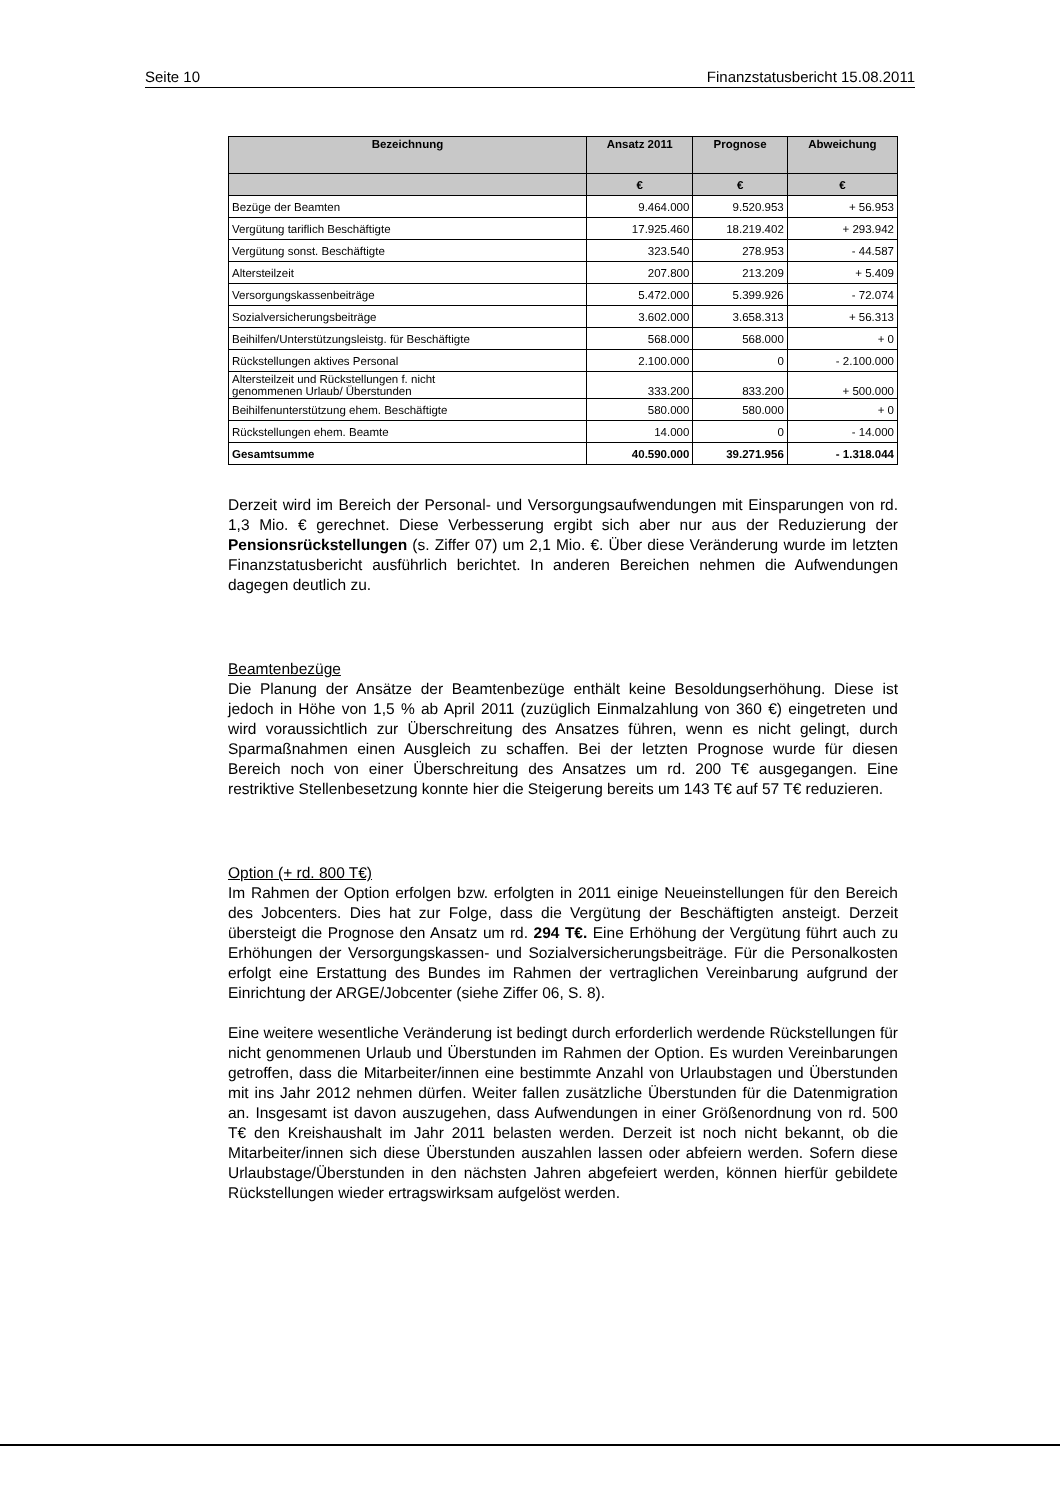Seite 10 Finanzstatusbericht 15.08.2011
| Bezeichnung | Ansatz 2011 | Prognose | Abweichung |
| --- | --- | --- | --- |
| | € | € | € |
| Bezüge der Beamten | 9.464.000 | 9.520.953 | + 56.953 |
| Vergütung tariflich Beschäftigte | 17.925.460 | 18.219.402 | + 293.942 |
| Vergütung sonst. Beschäftigte | 323.540 | 278.953 | - 44.587 |
| Altersteilzeit | 207.800 | 213.209 | + 5.409 |
| Versorgungskassenbeiträge | 5.472.000 | 5.399.926 | - 72.074 |
| Sozialversicherungsbeiträge | 3.602.000 | 3.658.313 | + 56.313 |
| Beihilfen/Unterstützungsleistg. für Beschäftigte | 568.000 | 568.000 | + 0 |
| Rückstellungen aktives Personal | 2.100.000 | 0 | - 2.100.000 |
| Altersteilzeit und Rückstellungen f. nicht genommenen Urlaub/ Überstunden | 333.200 | 833.200 | + 500.000 |
| Beihilfenunterstützung ehem. Beschäftigte | 580.000 | 580.000 | + 0 |
| Rückstellungen ehem. Beamte | 14.000 | 0 | - 14.000 |
| Gesamtsumme | 40.590.000 | 39.271.956 | - 1.318.044 |
Derzeit wird im Bereich der Personal- und Versorgungsaufwendungen mit Einsparungen von rd. 1,3 Mio. € gerechnet. Diese Verbesserung ergibt sich aber nur aus der Reduzierung der Pensionsrückstellungen (s. Ziffer 07) um 2,1 Mio. €. Über diese Veränderung wurde im letzten Finanzstatusbericht ausführlich berichtet. In anderen Bereichen nehmen die Aufwendungen dagegen deutlich zu.
Beamtenbezüge
Die Planung der Ansätze der Beamtenbezüge enthält keine Besoldungserhöhung. Diese ist jedoch in Höhe von 1,5 % ab April 2011 (zuzüglich Einmalzahlung von 360 €) eingetreten und wird voraussichtlich zur Überschreitung des Ansatzes führen, wenn es nicht gelingt, durch Sparmaßnahmen einen Ausgleich zu schaffen. Bei der letzten Prognose wurde für diesen Bereich noch von einer Überschreitung des Ansatzes um rd. 200 T€ ausgegangen. Eine restriktive Stellenbesetzung konnte hier die Steigerung bereits um 143 T€ auf 57 T€ reduzieren.
Option (+ rd. 800 T€)
Im Rahmen der Option erfolgen bzw. erfolgten in 2011 einige Neueinstellungen für den Bereich des Jobcenters. Dies hat zur Folge, dass die Vergütung der Beschäftigten ansteigt. Derzeit übersteigt die Prognose den Ansatz um rd. 294 T€. Eine Erhöhung der Vergütung führt auch zu Erhöhungen der Versorgungskassen- und Sozialversicherungsbeiträge. Für die Personalkosten erfolgt eine Erstattung des Bundes im Rahmen der vertraglichen Vereinbarung aufgrund der Einrichtung der ARGE/Jobcenter (siehe Ziffer 06, S. 8).
Eine weitere wesentliche Veränderung ist bedingt durch erforderlich werdende Rückstellungen für nicht genommenen Urlaub und Überstunden im Rahmen der Option. Es wurden Vereinbarungen getroffen, dass die Mitarbeiter/innen eine bestimmte Anzahl von Urlaubstagen und Überstunden mit ins Jahr 2012 nehmen dürfen. Weiter fallen zusätzliche Überstunden für die Datenmigration an. Insgesamt ist davon auszugehen, dass Aufwendungen in einer Größenordnung von rd. 500 T€ den Kreishaushalt im Jahr 2011 belasten werden. Derzeit ist noch nicht bekannt, ob die Mitarbeiter/innen sich diese Überstunden auszahlen lassen oder abfeiern werden. Sofern diese Urlaubstage/Überstunden in den nächsten Jahren abgefeiert werden, können hierfür gebildete Rückstellungen wieder ertragswirksam aufgelöst werden.